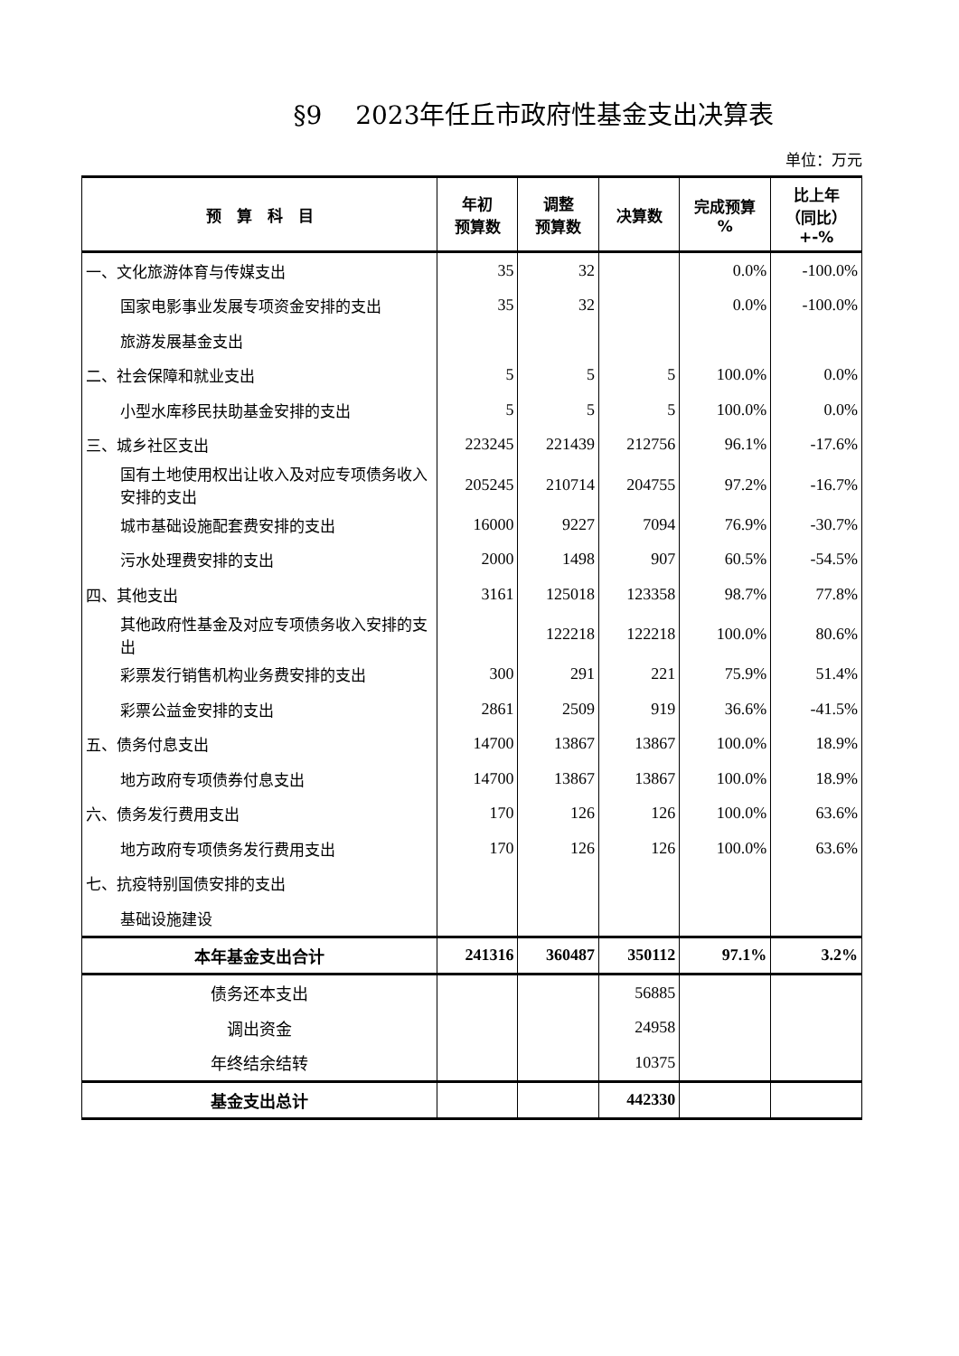§9　 2023年任丘市政府性基金支出决算表
单位：万元
| 预 算 科 目 | 年初 预算数 | 调整 预算数 | 决算数 | 完成预算 % | 比上年 （同比） +-% |
| --- | --- | --- | --- | --- | --- |
| 一、文化旅游体育与传媒支出 | 35 | 32 | | 0.0% | -100.0% |
| 国家电影事业发展专项资金安排的支出 | 35 | 32 | | 0.0% | -100.0% |
| 旅游发展基金支出 | | | | | |
| 二、社会保障和就业支出 | 5 | 5 | 5 | 100.0% | 0.0% |
| 小型水库移民扶助基金安排的支出 | 5 | 5 | 5 | 100.0% | 0.0% |
| 三、城乡社区支出 | 223245 | 221439 | 212756 | 96.1% | -17.6% |
| 国有土地使用权出让收入及对应专项债务收入安排的支出 | 205245 | 210714 | 204755 | 97.2% | -16.7% |
| 城市基础设施配套费安排的支出 | 16000 | 9227 | 7094 | 76.9% | -30.7% |
| 污水处理费安排的支出 | 2000 | 1498 | 907 | 60.5% | -54.5% |
| 四、其他支出 | 3161 | 125018 | 123358 | 98.7% | 77.8% |
| 其他政府性基金及对应专项债务收入安排的支出 | | 122218 | 122218 | 100.0% | 80.6% |
| 彩票发行销售机构业务费安排的支出 | 300 | 291 | 221 | 75.9% | 51.4% |
| 彩票公益金安排的支出 | 2861 | 2509 | 919 | 36.6% | -41.5% |
| 五、债务付息支出 | 14700 | 13867 | 13867 | 100.0% | 18.9% |
| 地方政府专项债券付息支出 | 14700 | 13867 | 13867 | 100.0% | 18.9% |
| 六、债务发行费用支出 | 170 | 126 | 126 | 100.0% | 63.6% |
| 地方政府专项债务发行费用支出 | 170 | 126 | 126 | 100.0% | 63.6% |
| 七、抗疫特别国债安排的支出 | | | | | |
| 基础设施建设 | | | | | |
| 本年基金支出合计 | 241316 | 360487 | 350112 | 97.1% | 3.2% |
| 债务还本支出 | | | 56885 | | |
| 调出资金 | | | 24958 | | |
| 年终结余结转 | | | 10375 | | |
| 基金支出总计 | | | 442330 | | |